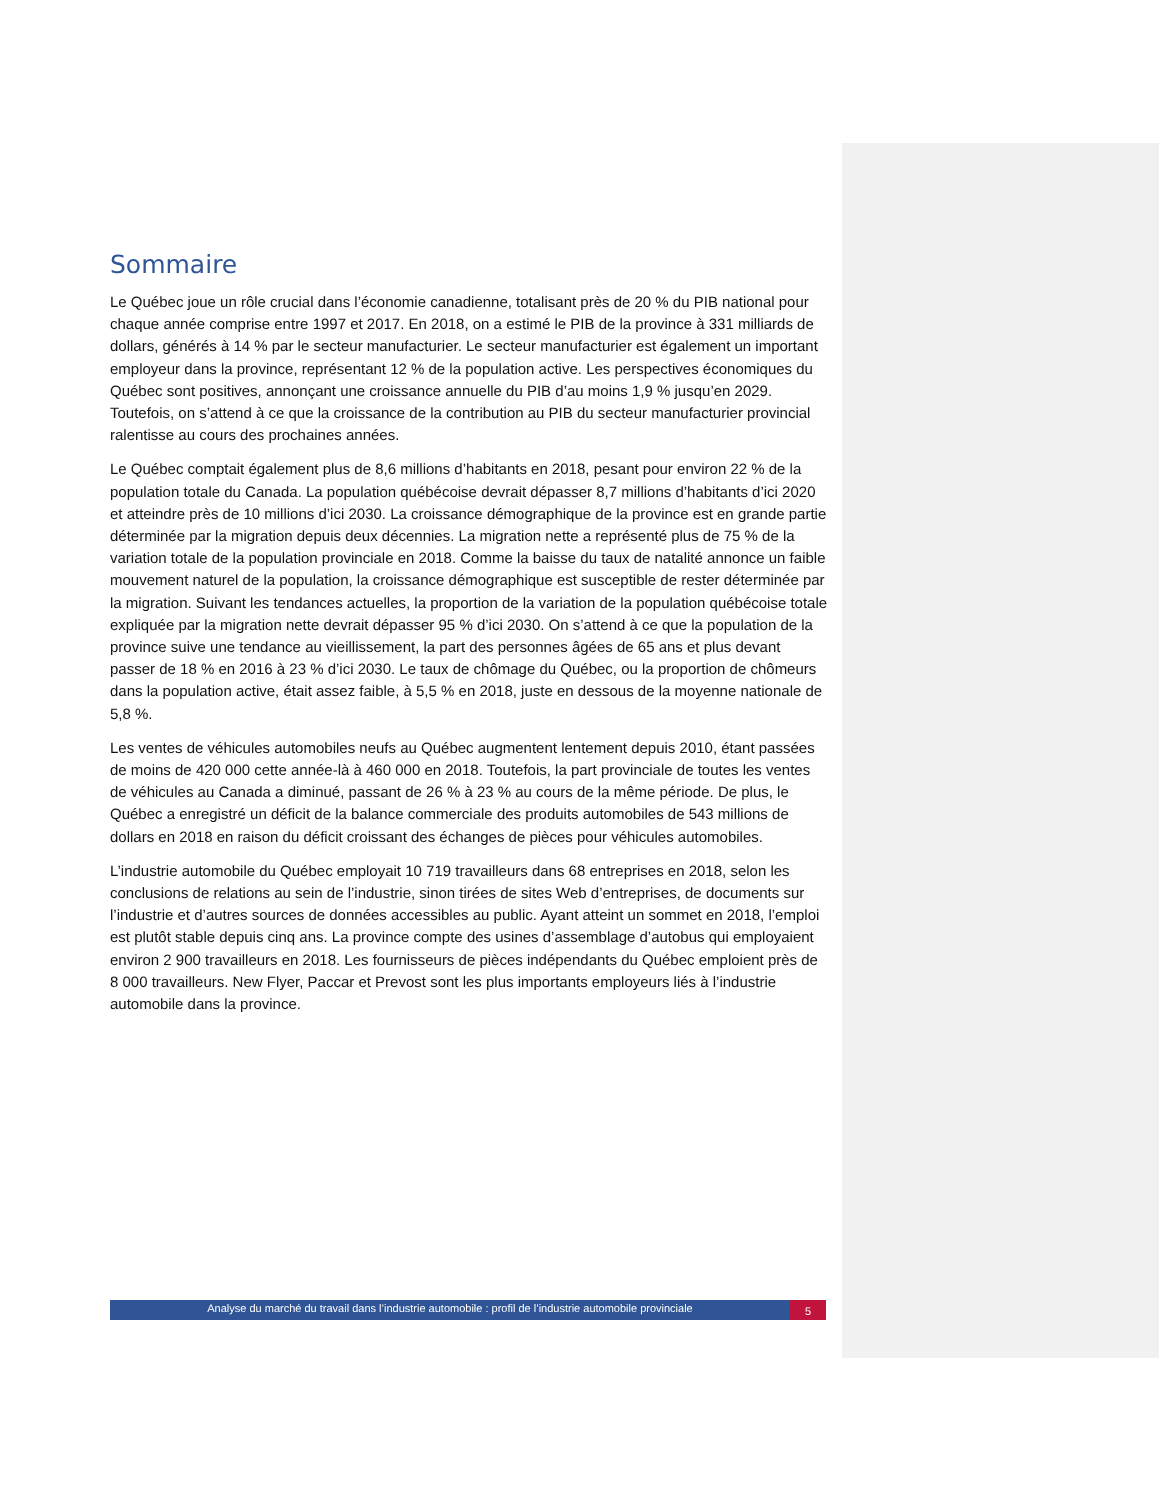Sommaire
Le Québec joue un rôle crucial dans l’économie canadienne, totalisant près de 20 % du PIB national pour chaque année comprise entre 1997 et 2017. En 2018, on a estimé le PIB de la province à 331 milliards de dollars, générés à 14 % par le secteur manufacturier. Le secteur manufacturier est également un important employeur dans la province, représentant 12 % de la population active. Les perspectives économiques du Québec sont positives, annonçant une croissance annuelle du PIB d’au moins 1,9 % jusqu’en 2029. Toutefois, on s’attend à ce que la croissance de la contribution au PIB du secteur manufacturier provincial ralentisse au cours des prochaines années.
Le Québec comptait également plus de 8,6 millions d’habitants en 2018, pesant pour environ 22 % de la population totale du Canada. La population québécoise devrait dépasser 8,7 millions d’habitants d’ici 2020 et atteindre près de 10 millions d’ici 2030. La croissance démographique de la province est en grande partie déterminée par la migration depuis deux décennies. La migration nette a représenté plus de 75 % de la variation totale de la population provinciale en 2018. Comme la baisse du taux de natalité annonce un faible mouvement naturel de la population, la croissance démographique est susceptible de rester déterminée par la migration. Suivant les tendances actuelles, la proportion de la variation de la population québécoise totale expliquée par la migration nette devrait dépasser 95 % d’ici 2030. On s’attend à ce que la population de la province suive une tendance au vieillissement, la part des personnes âgées de 65 ans et plus devant passer de 18 % en 2016 à 23 % d’ici 2030. Le taux de chômage du Québec, ou la proportion de chômeurs dans la population active, était assez faible, à 5,5 % en 2018, juste en dessous de la moyenne nationale de 5,8 %.
Les ventes de véhicules automobiles neufs au Québec augmentent lentement depuis 2010, étant passées de moins de 420 000 cette année-là à 460 000 en 2018. Toutefois, la part provinciale de toutes les ventes de véhicules au Canada a diminué, passant de 26 % à 23 % au cours de la même période. De plus, le Québec a enregistré un déficit de la balance commerciale des produits automobiles de 543 millions de dollars en 2018 en raison du déficit croissant des échanges de pièces pour véhicules automobiles.
L’industrie automobile du Québec employait 10 719 travailleurs dans 68 entreprises en 2018, selon les conclusions de relations au sein de l’industrie, sinon tirées de sites Web d’entreprises, de documents sur l’industrie et d’autres sources de données accessibles au public. Ayant atteint un sommet en 2018, l’emploi est plutôt stable depuis cinq ans. La province compte des usines d’assemblage d’autobus qui employaient environ 2 900 travailleurs en 2018. Les fournisseurs de pièces indépendants du Québec emploient près de 8 000 travailleurs. New Flyer, Paccar et Prevost sont les plus importants employeurs liés à l’industrie automobile dans la province.
Analyse du marché du travail dans l’industrie automobile : profil de l’industrie automobile provinciale
5